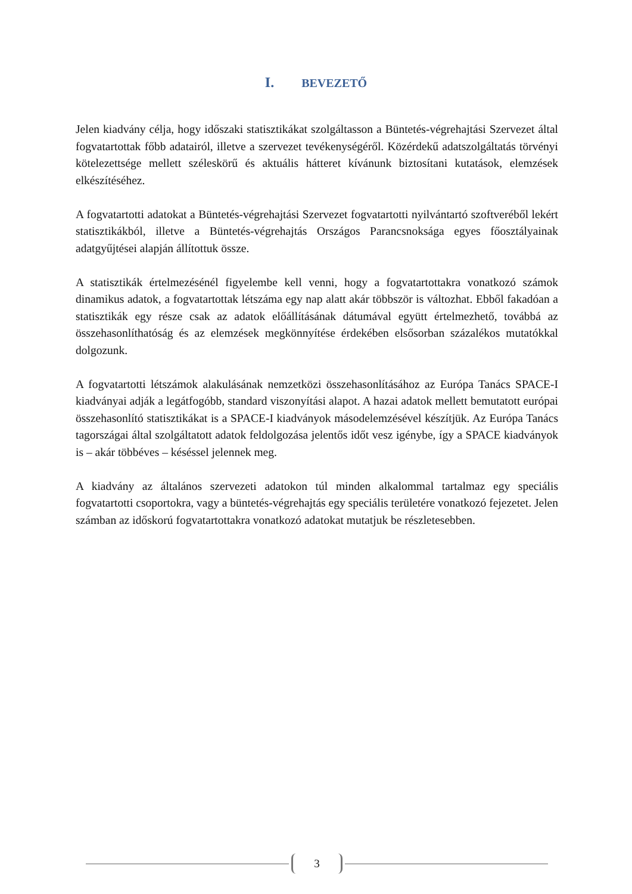I. BEVEZETŐ
Jelen kiadvány célja, hogy időszaki statisztikákat szolgáltasson a Büntetés-végrehajtási Szervezet által fogvatartottak főbb adatairól, illetve a szervezet tevékenységéről. Közérdekű adatszolgáltatás törvényi kötelezettsége mellett széleskörű és aktuális hátteret kívánunk biztosítani kutatások, elemzések elkészítéséhez.
A fogvatartotti adatokat a Büntetés-végrehajtási Szervezet fogvatartotti nyilvántartó szoftveréből lekért statisztikákból, illetve a Büntetés-végrehajtás Országos Parancsnoksága egyes főosztályainak adatgyűjtései alapján állítottuk össze.
A statisztikák értelmezésénél figyelembe kell venni, hogy a fogvatartottakra vonatkozó számok dinamikus adatok, a fogvatartottak létszáma egy nap alatt akár többször is változhat. Ebből fakadóan a statisztikák egy része csak az adatok előállításának dátumával együtt értelmezhető, továbbá az összehasonlíthatóság és az elemzések megkönnyítése érdekében elsősorban százalékos mutatókkal dolgozunk.
A fogvatartotti létszámok alakulásának nemzetközi összehasonlításához az Európa Tanács SPACE-I kiadványai adják a legátfogóbb, standard viszonyítási alapot. A hazai adatok mellett bemutatott európai összehasonlító statisztikákat is a SPACE-I kiadványok másodelemzésével készítjük. Az Európa Tanács tagországai által szolgáltatott adatok feldolgozása jelentős időt vesz igénybe, így a SPACE kiadványok is – akár többéves – késéssel jelennek meg.
A kiadvány az általános szervezeti adatokon túl minden alkalommal tartalmaz egy speciális fogvatartotti csoportokra, vagy a büntetés-végrehajtás egy speciális területére vonatkozó fejezetet. Jelen számban az időskorú fogvatartottakra vonatkozó adatokat mutatjuk be részletesebben.
3